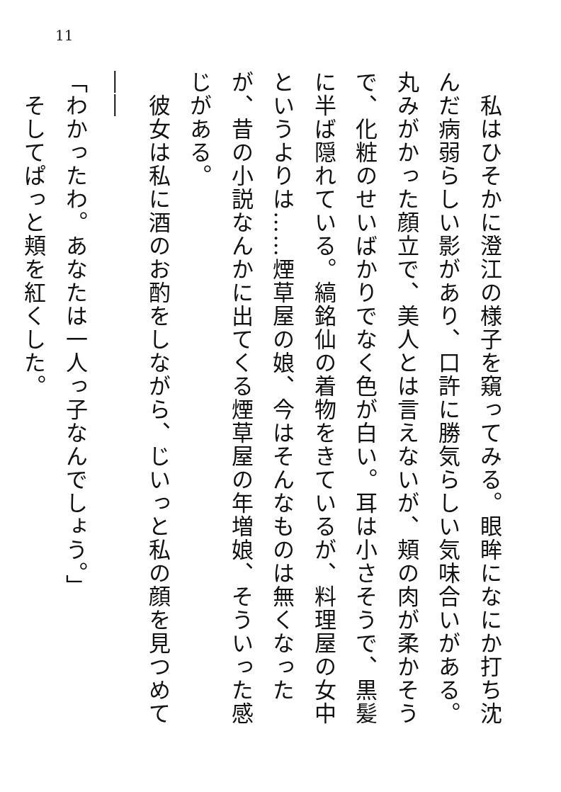11
　私はひそかに澄江の様子を窺ってみる。眼眸になにか打ち沈んだ病弱らしい影があり、口許に勝気らしい気味合いがある。丸みがかった顔立で、美人とは言えないが、頬の肉が柔かそうで、化粧のせいばかりでなく色が白い。耳は小さそうで、黒髪に半ば隠れている。縞銘仙の着物をきているが、料理屋の女中というよりは……煙草屋の娘、今はそんなものは無くなったが、昔の小説なんかに出てくる煙草屋の年増娘、そういった感じがある。
　彼女は私に酒のお酌をしながら、じいっと私の顔を見つめて――
「わかったわ。あなたは一人っ子なんでしょう。」
　そしてぱっと頬を紅くした。